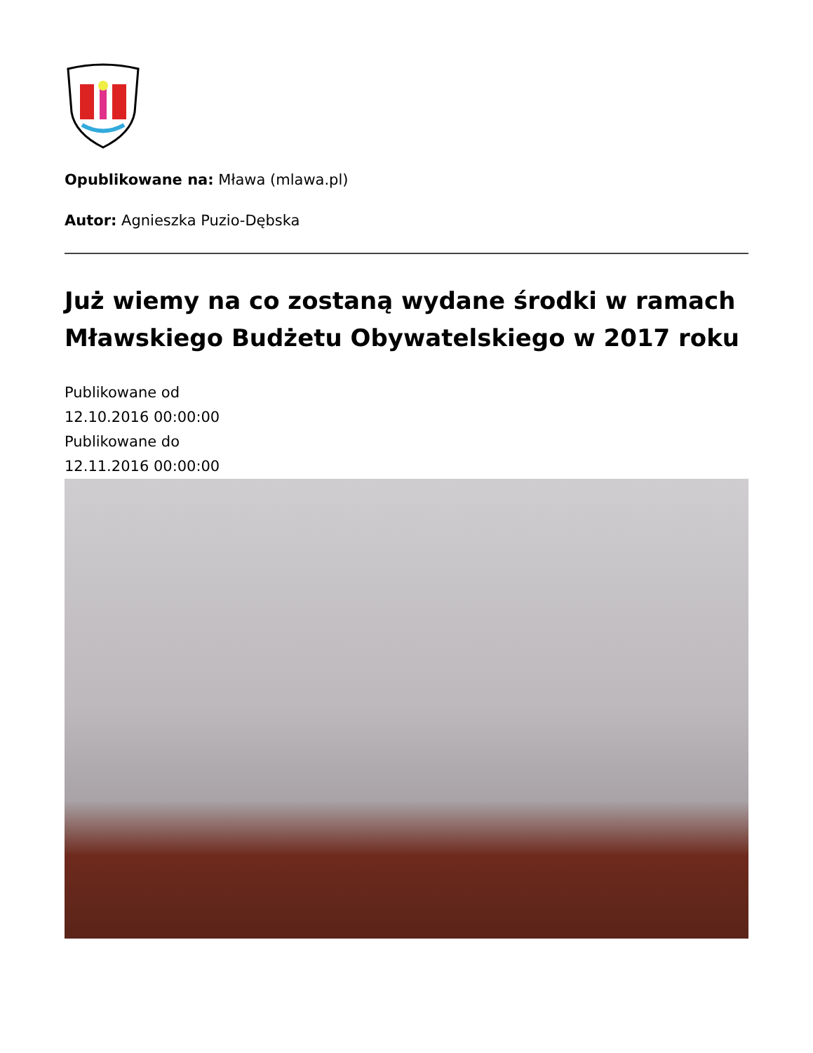Opublikowane na: Mława (mlawa.pl)
Autor: Agnieszka Puzio-Dębska
Już wiemy na co zostaną wydane środki w ramach Mławskiego Budżetu Obywatelskiego w 2017 roku
Publikowane od
12.10.2016 00:00:00
Publikowane do
12.11.2016 00:00:00